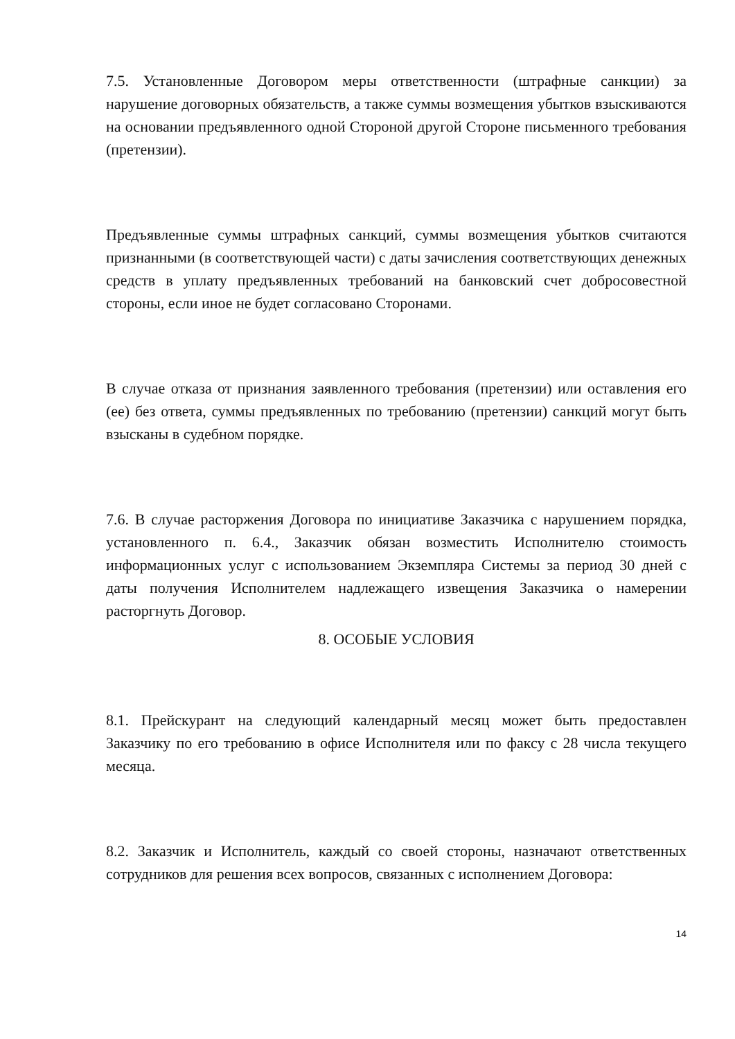7.5. Установленные Договором меры ответственности (штрафные санкции) за нарушение договорных обязательств, а также суммы возмещения убытков взыскиваются на основании предъявленного одной Стороной другой Стороне письменного требования (претензии).
Предъявленные суммы штрафных санкций, суммы возмещения убытков считаются признанными (в соответствующей части) с даты зачисления соответствующих денежных средств в уплату предъявленных требований на банковский счет добросовестной стороны, если иное не будет согласовано Сторонами.
В случае отказа от признания заявленного требования (претензии) или оставления его (ее) без ответа, суммы предъявленных по требованию (претензии) санкций могут быть взысканы в судебном порядке.
7.6. В случае расторжения Договора по инициативе Заказчика с нарушением порядка, установленного п. 6.4., Заказчик обязан возместить Исполнителю стоимость информационных услуг с использованием Экземпляра Системы за период 30 дней с даты получения Исполнителем надлежащего извещения Заказчика о намерении расторгнуть Договор.
8. ОСОБЫЕ УСЛОВИЯ
8.1. Прейскурант на следующий календарный месяц может быть предоставлен Заказчику по его требованию в офисе Исполнителя или по факсу с 28 числа текущего месяца.
8.2. Заказчик и Исполнитель, каждый со своей стороны, назначают ответственных сотрудников для решения всех вопросов, связанных с исполнением Договора:
14